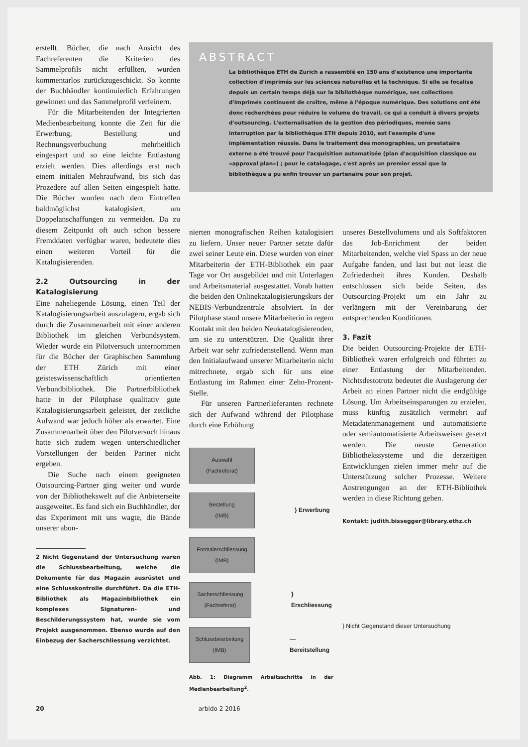erstellt. Bücher, die nach Ansicht des Fachreferenten die Kriterien des Sammelprofils nicht erfüllten, wurden kommentarlos zurückzugeschickt. So konnte der Buchhändler kontinuierlich Erfahrungen gewinnen und das Sammelprofil verfeinern.
Für die Mitarbeitenden der Integrierten Medienbearbeitung konnte die Zeit für die Erwerbung, Bestellung und Rechnungsverbuchung mehrheitlich eingespart und so eine leichte Entlastung erzielt werden. Dies allerdings erst nach einem initialen Mehraufwand, bis sich das Prozedere auf allen Seiten eingespielt hatte. Die Bücher wurden nach dem Eintreffen baldmöglichst katalogisiert, um Doppelanschaffungen zu vermeiden. Da zu diesem Zeitpunkt oft auch schon bessere Fremddaten verfügbar waren, bedeutete dies einen weiteren Vorteil für die Katalogisierenden.
2.2 Outsourcing in der Katalogisierung
Eine naheliegende Lösung, einen Teil der Katalogisierungsarbeit auszulagern, ergab sich durch die Zusammenarbeit mit einer anderen Bibliothek im gleichen Verbundsystem. Wieder wurde ein Pilotversuch unternommen für die Bücher der Graphischen Sammlung der ETH Zürich mit einer geisteswissenschaftlich orientierten Verbundbibliothek. Die Partnerbibliothek hatte in der Pilotphase qualitativ gute Katalogisierungsarbeit geleistet, der zeitliche Aufwand war jedoch höher als erwartet. Eine Zusammenarbeit über den Pilotversuch hinaus hatte sich zudem wegen unterschiedlicher Vorstellungen der beiden Partner nicht ergeben.
Die Suche nach einem geeigneten Outsourcing-Partner ging weiter und wurde von der Bibliothekswelt auf die Anbieterseite ausgeweitet. Es fand sich ein Buchhändler, der das Experiment mit uns wagte, die Bände unserer abon-
2 Nicht Gegenstand der Untersuchung waren die Schlussbearbeitung, welche die Dokumente für das Magazin ausrüstet und eine Schlusskontrolle durchführt. Da die ETH-Bibliothek als Magazinbibliothek ein komplexes Signaturen- und Beschilderungssystem hat, wurde sie vom Projekt ausgenommen. Ebenso wurde auf den Einbezug der Sacherschliessung verzichtet.
ABSTRACT
La bibliothèque ETH de Zurich a rassemblé en 150 ans d'existence une importante collection d'imprimés sur les sciences naturelles et la technique. Si elle se focalise depuis un certain temps déjà sur la bibliothèque numérique, ses collections d'imprimés continuent de croître, même à l'époque numérique. Des solutions ont été donc recherchées pour réduire le volume de travail, ce qui a conduit à divers projets d'outsourcing. L'externalisation de la gestion des périodiques, menée sans interruption par la bibliothèque ETH depuis 2010, est l'exemple d'une implémentation réussie. Dans le traitement des monographies, un prestataire externe a été trouvé pour l'acquisition automatisée (plan d'acquisition classique ou «approval plan») ; pour le catalogage, c'est après un premier essai que la bibliothèque a pu enfin trouver un partenaire pour son projet.
nierten monografischen Reihen katalogisiert zu liefern. Unser neuer Partner setzte dafür zwei seiner Leute ein. Diese wurden von einer Mitarbeiterin der ETH-Bibliothek ein paar Tage vor Ort ausgebildet und mit Unterlagen und Arbeitsmaterial ausgestattet. Vorab hatten die beiden den Onlinekatalogisierungskurs der NEBIS-Verbundzentrale absolviert. In der Pilotphase stand unsere Mitarbeiterin in regem Kontakt mit den beiden Neukatalogisierenden, um sie zu unterstützen. Die Qualität ihrer Arbeit war sehr zufriedenstellend. Wenn man den Initialaufwand unserer Mitarbeiterin nicht mitrechnete, ergab sich für uns eine Entlastung im Rahmen einer Zehn-Prozent-Stelle.
Für unseren Partnerlieferanten rechnete sich der Aufwand während der Pilotphase durch eine Erhöhung
Auswahl
(Fachreferat)
Bestellung
(IMB)
} Erwerbung
Formalerschliessung
(IMB)
Sacherschliessung
(Fachreferat)
} Erschliessung
Schlussbearbeitung
(IMB)
— Bereitstellung
Abb. 1: Diagramm Arbeitsschritte in der Medienbearbeitung<sup>2</sup>.
unseres Bestellvolumens und als Softfaktoren das Job-Enrichment der beiden Mitarbeitenden, welche viel Spass an der neue Aufgabe fanden, und last but not least die Zufriedenheit ihres Kunden. Deshalb entschlossen sich beide Seiten, das Outsourcing-Projekt um ein Jahr zu verlängern mit der Vereinbarung der entsprechenden Konditionen.
3. Fazit
Die beiden Outsourcing-Projekte der ETH-Bibliothek waren erfolgreich und führten zu einer Entlastung der Mitarbeitenden. Nichtsdestotrotz bedeutet die Auslagerung der Arbeit an einen Partner nicht die endgültige Lösung. Um Arbeitseinsparungen zu erzielen, muss künftig zusätzlich vermehrt auf Metadatenmanagement und automatisierte oder semiautomatisierte Arbeitsweisen gesetzt werden. Die neuste Generation Bibliothekssysteme und die derzeitigen Entwicklungen zielen immer mehr auf die Unterstützung solcher Prozesse. Weitere Anstrengungen an der ETH-Bibliothek werden in diese Richtung gehen.
Kontakt: judith.bissegger@library.ethz.ch
} Nicht Gegenstand dieser Untersuchung
20 arbido 2 2016